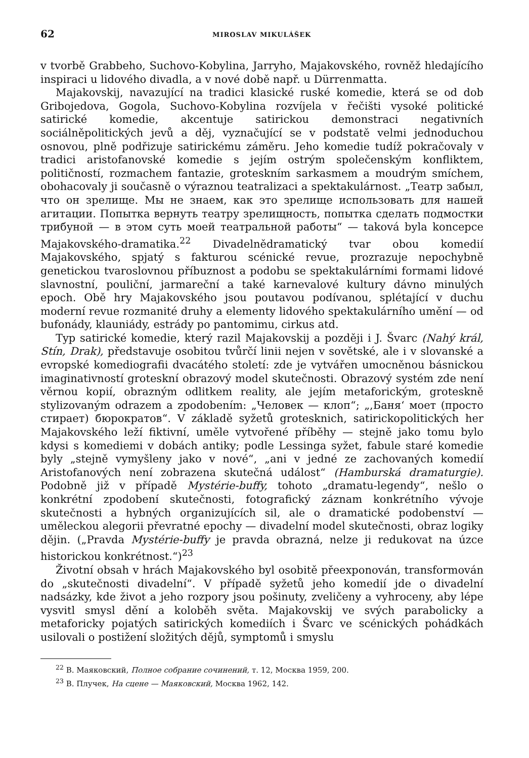62 MIROSLAV MIKULÁŠEK
v tvorbě Grabbeho, Suchovo-Kobylina, Jarryho, Majakovského, rovněž hledajícího inspiraci u lidového divadla, a v nové době např. u Dürrenmatta.
Majakovskij, navazující na tradici klasické ruské komedie, která se od dob Gribojedova, Gogola, Suchovo-Kobylina rozvíjela v řečišti vysoké politické satirické komedie, akcentuje satirickou demonstraci negativních sociálněpolitických jevů a děj, vyznačující se v podstatě velmi jednoduchou osnovou, plně podřizuje satirickému záměru. Jeho komedie tudíž pokračovaly v tradici aristofanovské komedie s jejím ostrým společenským konfliktem, političností, rozmachem fantazie, groteskním sarkasmem a moudrým smíchem, obohacovaly ji současně o výraznou teatralizaci a spektakulárnost. „Театр забыл, что он зрелище. Мы не знаем, как это зрелище использовать для нашей агитации. Попытка вернуть театру зрелищность, попытка сделать подмостки трибуной — в этом суть моей театральной работы“ — taková byla koncepce Majakovského-dramatika.<sup>22</sup> Divadelnědramatický tvar obou komedií Majakovského, spjatý s fakturou scénické revue, prozrazuje nepochybně genetickou tvaroslovnou příbuznost a podobu se spektakulárními formami lidové slavnostní, pouliční, jarmareční a také karnevalové kultury dávno minulých epoch. Obě hry Majakovského jsou poutavou podívanou, splétající v duchu moderní revue rozmanité druhy a elementy lidového spektakulárního umění — od bufonády, klauniády, estrády po pantomimu, cirkus atd.
Typ satirické komedie, který razil Majakovskij a později i J. Švarc (Nahý král, Stín, Drak), představuje osobitou tvůrčí linii nejen v sovětské, ale i v slovanské a evropské komediografii dvacátého století: zde je vytvářen umocněnou básnickou imaginativností groteskní obrazový model skutečnosti. Obrazový systém zde není věrnou kopií, obrazným odlitkem reality, ale jejím metaforickým, groteskně stylizovaným odrazem a zpodobením: „Человек — клоп“; „,Баня‘ моет (просто стирает) бюрократов“. V základě syžetů grotesknich, satirickopolitických her Majakovského leží fiktivní, uměle vytvořené příběhy — stejně jako tomu bylo kdysi s komediemi v dobách antiky; podle Lessinga syžet, fabule staré komedie byly „stejně vymyšleny jako v nové“, „ani v jedné ze zachovaných komedií Aristofanových není zobrazena skutečná událost“ (Hamburská dramaturgie). Podobně již v případě Mystérie-buffy, tohoto „dramatu-legendy“, nešlo o konkrétní zpodobení skutečnosti, fotografický záznam konkrétního vývoje skutečnosti a hybných organizujících sil, ale o dramatické podobenství — uměleckou alegorii převratné epochy — divadelní model skutečnosti, obraz logiky dějin. („Pravda Mystérie-buffy je pravda obrazná, nelze ji redukovat na úzce historickou konkrétnost.“)<sup>23</sup>
Životní obsah v hrách Majakovského byl osobitě přeexponován, transformován do „skutečnosti divadelní“. V případě syžetů jeho komedií jde o divadelní nadsázky, kde život a jeho rozpory jsou pošinuty, zveličeny a vyhroceny, aby lépe vysvitl smysl dění a koloběh světa. Majakovskij ve svých parabolicky a metaforicky pojatých satirických komediích i Švarc ve scénických pohádkách usilovali o postižení složitých dějů, symptomů i smyslu
<sup>22</sup> В. Маяковский, Полное собрание сочинений, т. 12, Москва 1959, 200.
<sup>23</sup> В. Плучек, На сцене — Маяковский, Москва 1962, 142.